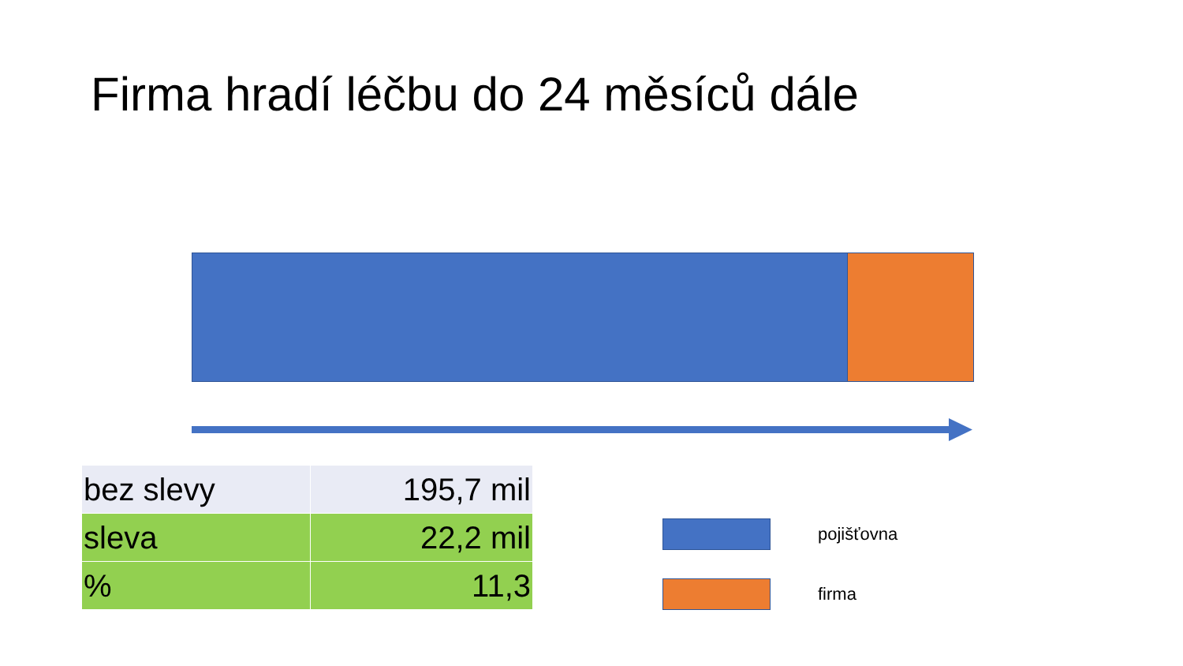Firma hradí léčbu do 24 měsíců dále
| bez slevy | 195,7 mil |
| sleva | 22,2 mil |
| % | 11,3 |
pojišťovna
firma